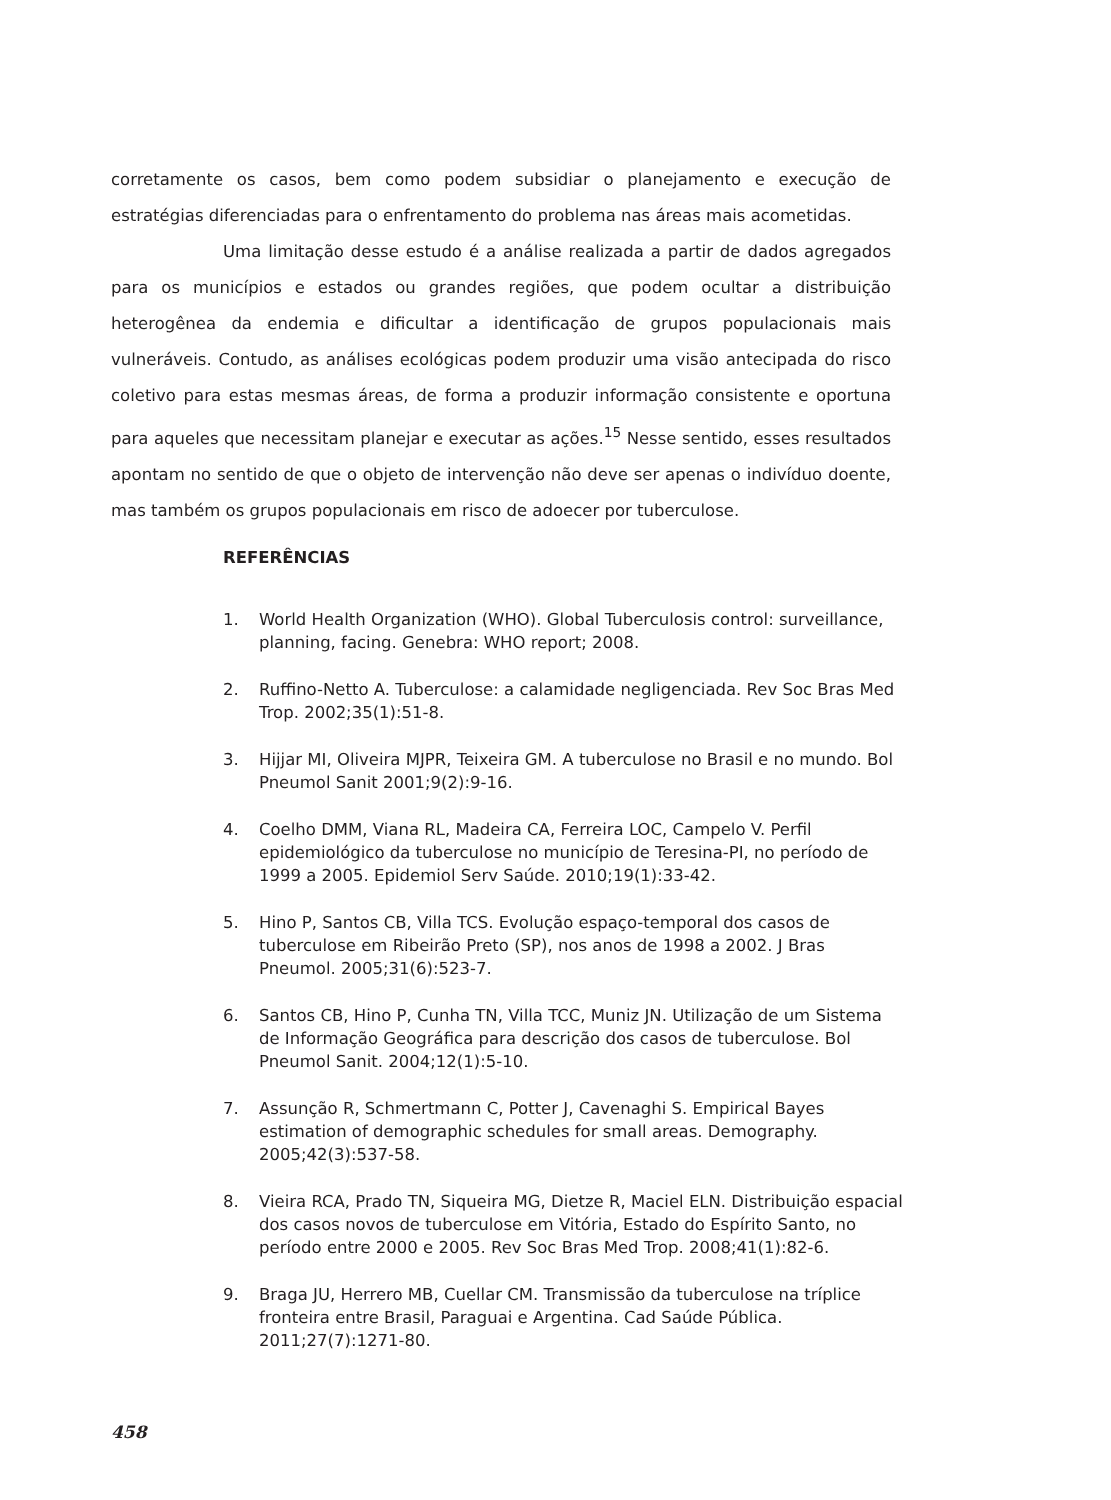corretamente os casos, bem como podem subsidiar o planejamento e execução de estratégias diferenciadas para o enfrentamento do problema nas áreas mais acometidas.
Uma limitação desse estudo é a análise realizada a partir de dados agregados para os municípios e estados ou grandes regiões, que podem ocultar a distribuição heterogênea da endemia e dificultar a identificação de grupos populacionais mais vulneráveis. Contudo, as análises ecológicas podem produzir uma visão antecipada do risco coletivo para estas mesmas áreas, de forma a produzir informação consistente e oportuna para aqueles que necessitam planejar e executar as ações.<sup>15</sup> Nesse sentido, esses resultados apontam no sentido de que o objeto de intervenção não deve ser apenas o indivíduo doente, mas também os grupos populacionais em risco de adoecer por tuberculose.
REFERÊNCIAS
1. World Health Organization (WHO). Global Tuberculosis control: surveillance, planning, facing. Genebra: WHO report; 2008.
2. Ruffino-Netto A. Tuberculose: a calamidade negligenciada. Rev Soc Bras Med Trop. 2002;35(1):51-8.
3. Hijjar MI, Oliveira MJPR, Teixeira GM. A tuberculose no Brasil e no mundo. Bol Pneumol Sanit 2001;9(2):9-16.
4. Coelho DMM, Viana RL, Madeira CA, Ferreira LOC, Campelo V. Perfil epidemiológico da tuberculose no município de Teresina-PI, no período de 1999 a 2005. Epidemiol Serv Saúde. 2010;19(1):33-42.
5. Hino P, Santos CB, Villa TCS. Evolução espaço-temporal dos casos de tuberculose em Ribeirão Preto (SP), nos anos de 1998 a 2002. J Bras Pneumol. 2005;31(6):523-7.
6. Santos CB, Hino P, Cunha TN, Villa TCC, Muniz JN. Utilização de um Sistema de Informação Geográfica para descrição dos casos de tuberculose. Bol Pneumol Sanit. 2004;12(1):5-10.
7. Assunção R, Schmertmann C, Potter J, Cavenaghi S. Empirical Bayes estimation of demographic schedules for small areas. Demography. 2005;42(3):537-58.
8. Vieira RCA, Prado TN, Siqueira MG, Dietze R, Maciel ELN. Distribuição espacial dos casos novos de tuberculose em Vitória, Estado do Espírito Santo, no período entre 2000 e 2005. Rev Soc Bras Med Trop. 2008;41(1):82-6.
9. Braga JU, Herrero MB, Cuellar CM. Transmissão da tuberculose na tríplice fronteira entre Brasil, Paraguai e Argentina. Cad Saúde Pública. 2011;27(7):1271-80.
458